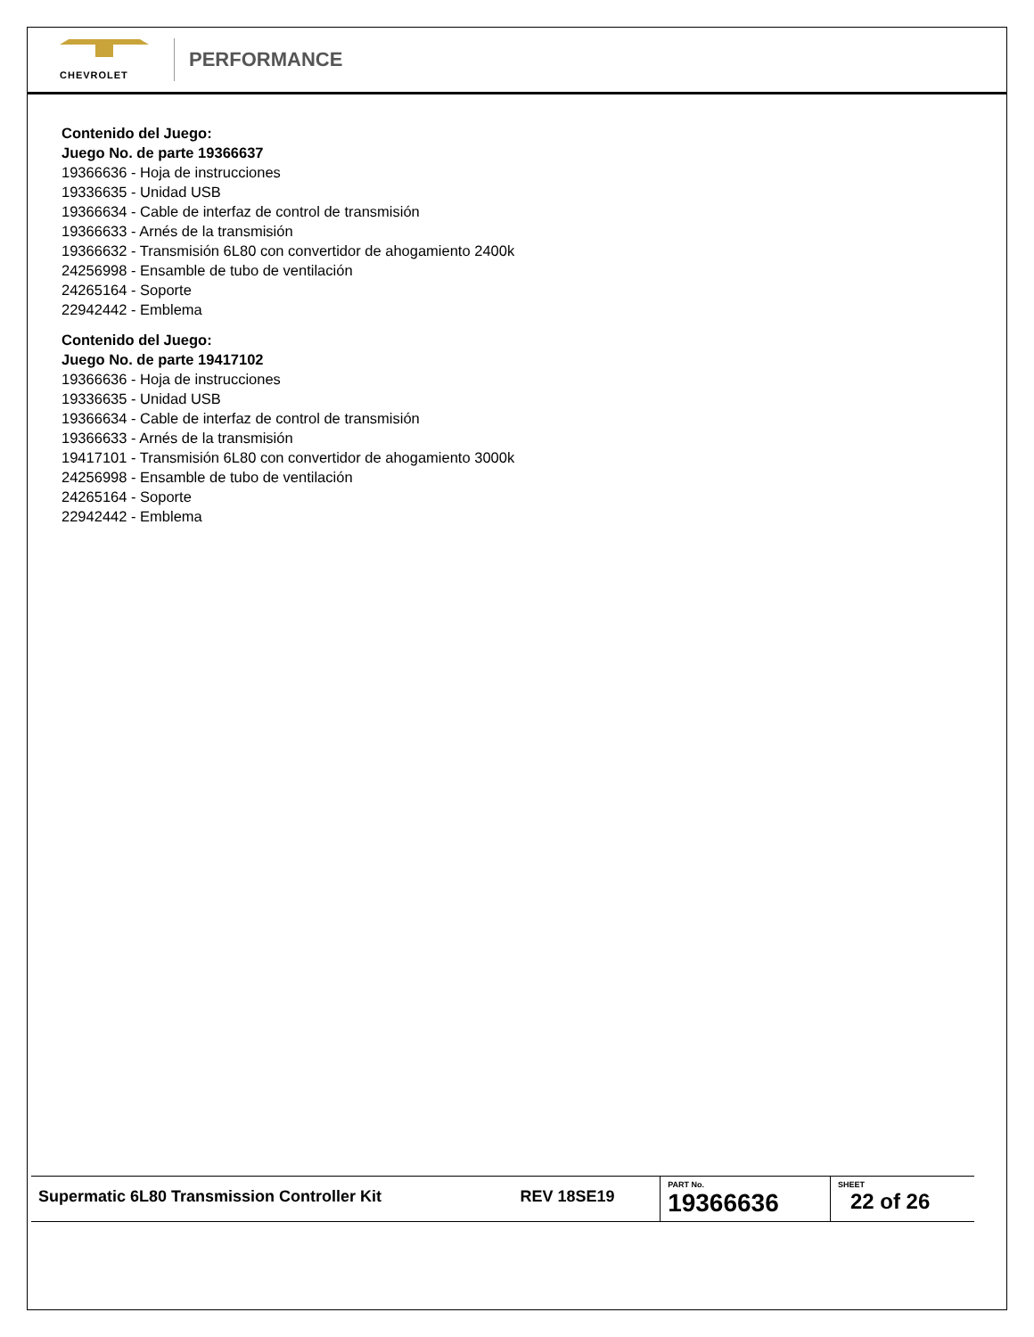CHEVROLET
PERFORMANCE
Contenido del Juego:
Juego No. de parte 19366637
19366636 - Hoja de instrucciones
19336635 - Unidad USB
19366634 - Cable de interfaz de control de transmisión
19366633 - Arnés de la transmisión
19366632 - Transmisión 6L80 con convertidor de ahogamiento 2400k
24256998 - Ensamble de tubo de ventilación
24265164 - Soporte
22942442 - Emblema
Contenido del Juego:
Juego No. de parte 19417102
19366636 - Hoja de instrucciones
19336635 - Unidad USB
19366634 - Cable de interfaz de control de transmisión
19366633 - Arnés de la transmisión
19417101 - Transmisión 6L80 con convertidor de ahogamiento 3000k
24256998 - Ensamble de tubo de ventilación
24265164 - Soporte
22942442 - Emblema
| Supermatic 6L80 Transmission Controller Kit | REV 18SE19 | PART No. 19366636 | SHEET 22 of 26 |